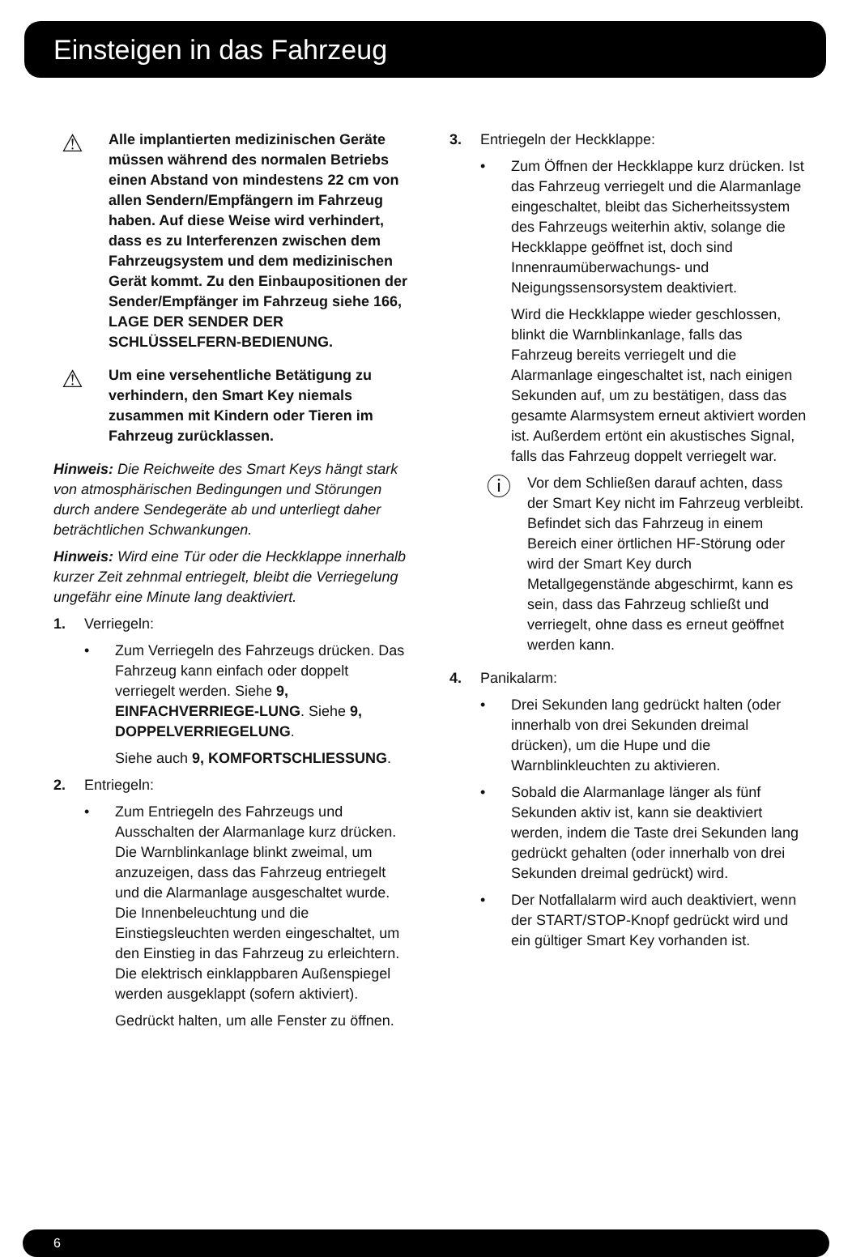Einsteigen in das Fahrzeug
⚠
Alle implantierten medizinischen Geräte müssen während des normalen Betriebs einen Abstand von mindestens 22 cm von allen Sendern/Empfängern im Fahrzeug haben. Auf diese Weise wird verhindert, dass es zu Interferenzen zwischen dem Fahrzeugsystem und dem medizinischen Gerät kommt. Zu den Einbaupositionen der Sender/Empfänger im Fahrzeug siehe 166, LAGE DER SENDER DER SCHLÜSSELFERN-BEDIENUNG.
⚠
Um eine versehentliche Betätigung zu verhindern, den Smart Key niemals zusammen mit Kindern oder Tieren im Fahrzeug zurücklassen.
Hinweis: Die Reichweite des Smart Keys hängt stark von atmosphärischen Bedingungen und Störungen durch andere Sendegeräte ab und unterliegt daher beträchtlichen Schwankungen.
Hinweis: Wird eine Tür oder die Heckklappe innerhalb kurzer Zeit zehnmal entriegelt, bleibt die Verriegelung ungefähr eine Minute lang deaktiviert.
1. Verriegeln:
• Zum Verriegeln des Fahrzeugs drücken. Das Fahrzeug kann einfach oder doppelt verriegelt werden. Siehe 9, EINFACHVERRIEGE-LUNG. Siehe 9, DOPPELVERRIEGELUNG.
Siehe auch 9, KOMFORTSCHLIESSUNG.
2. Entriegeln:
• Zum Entriegeln des Fahrzeugs und Ausschalten der Alarmanlage kurz drücken. Die Warnblinkanlage blinkt zweimal, um anzuzeigen, dass das Fahrzeug entriegelt und die Alarmanlage ausgeschaltet wurde. Die Innenbeleuchtung und die Einstiegsleuchten werden eingeschaltet, um den Einstieg in das Fahrzeug zu erleichtern. Die elektrisch einklappbaren Außenspiegel werden ausgeklappt (sofern aktiviert).
Gedrückt halten, um alle Fenster zu öffnen.
3. Entriegeln der Heckklappe:
• Zum Öffnen der Heckklappe kurz drücken. Ist das Fahrzeug verriegelt und die Alarmanlage eingeschaltet, bleibt das Sicherheitssystem des Fahrzeugs weiterhin aktiv, solange die Heckklappe geöffnet ist, doch sind Innenraumüberwachungs- und Neigungssensorsystem deaktiviert.
Wird die Heckklappe wieder geschlossen, blinkt die Warnblinkanlage, falls das Fahrzeug bereits verriegelt und die Alarmanlage eingeschaltet ist, nach einigen Sekunden auf, um zu bestätigen, dass das gesamte Alarmsystem erneut aktiviert worden ist. Außerdem ertönt ein akustisches Signal, falls das Fahrzeug doppelt verriegelt war.
ⓘ
Vor dem Schließen darauf achten, dass der Smart Key nicht im Fahrzeug verbleibt. Befindet sich das Fahrzeug in einem Bereich einer örtlichen HF-Störung oder wird der Smart Key durch Metallgegenstände abgeschirmt, kann es sein, dass das Fahrzeug schließt und verriegelt, ohne dass es erneut geöffnet werden kann.
4. Panikalarm:
• Drei Sekunden lang gedrückt halten (oder innerhalb von drei Sekunden dreimal drücken), um die Hupe und die Warnblinkleuchten zu aktivieren.
• Sobald die Alarmanlage länger als fünf Sekunden aktiv ist, kann sie deaktiviert werden, indem die Taste drei Sekunden lang gedrückt gehalten (oder innerhalb von drei Sekunden dreimal gedrückt) wird.
• Der Notfallalarm wird auch deaktiviert, wenn der START/STOP-Knopf gedrückt wird und ein gültiger Smart Key vorhanden ist.
6